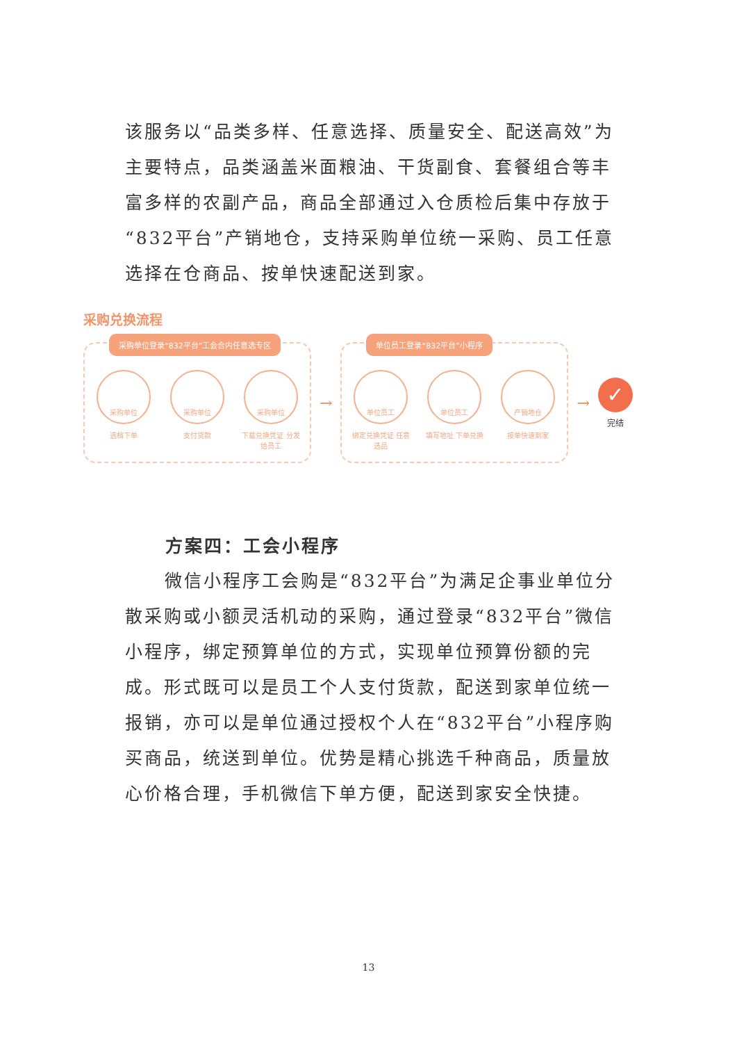该服务以“品类多样、任意选择、质量安全、配送高效”为主要特点，品类涵盖米面粮油、干货副食、套餐组合等丰富多样的农副产品，商品全部通过入仓质检后集中存放于“832平台”产销地仓，支持采购单位统一采购、员工任意选择在仓商品、按单快速配送到家。
采购兑换流程
采购单位登录“832平台”工会合内任意选专区
采购单位
选档下单
采购单位
支付货款
采购单位
下载兑换凭证 分发给员工
→
单位员工登录“832平台”小程序
单位员工
绑定兑换凭证 任意选品
单位员工
填写地址 下单兑换
产销地仓
按单快速到家
→
✓
完结
方案四：工会小程序
微信小程序工会购是“832平台”为满足企事业单位分散采购或小额灵活机动的采购，通过登录“832平台”微信小程序，绑定预算单位的方式，实现单位预算份额的完成。形式既可以是员工个人支付货款，配送到家单位统一报销，亦可以是单位通过授权个人在“832平台”小程序购买商品，统送到单位。优势是精心挑选千种商品，质量放心价格合理，手机微信下单方便，配送到家安全快捷。
13